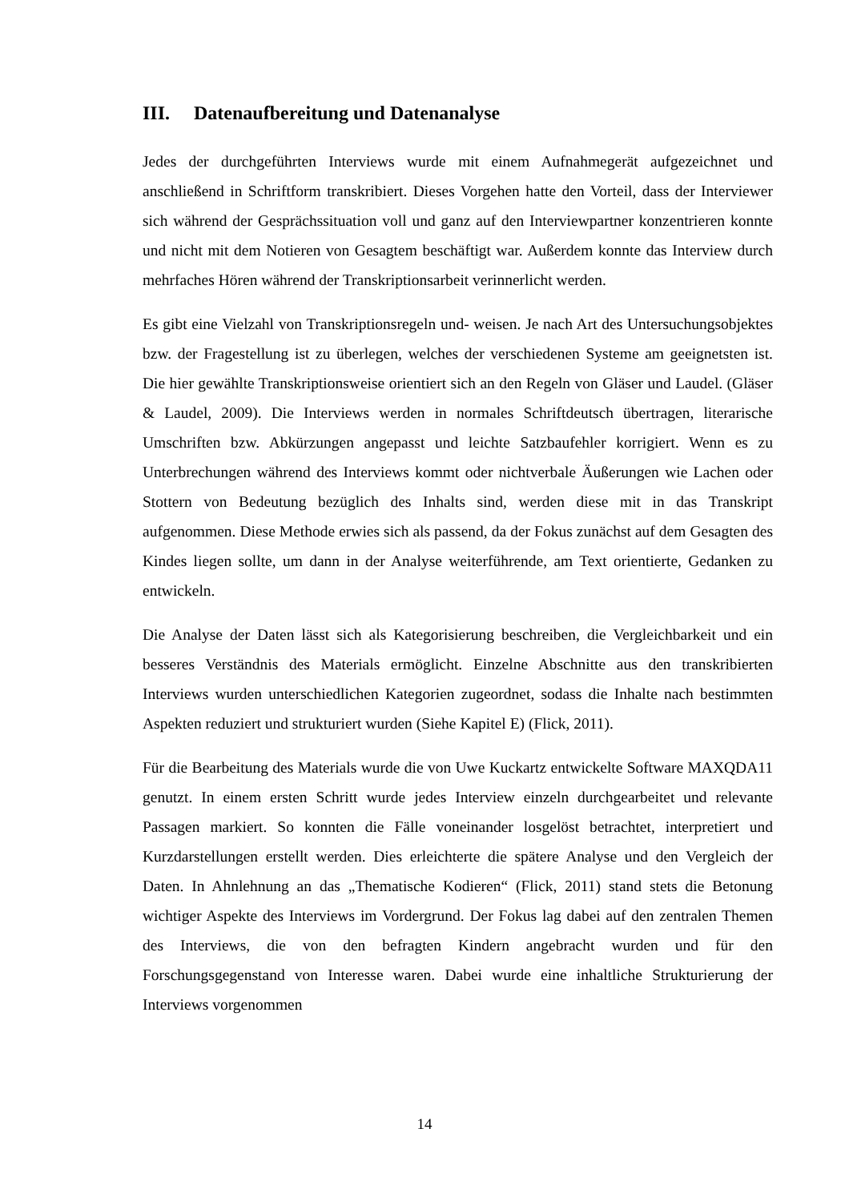III. Datenaufbereitung und Datenanalyse
Jedes der durchgeführten Interviews wurde mit einem Aufnahmegerät aufgezeichnet und anschließend in Schriftform transkribiert. Dieses Vorgehen hatte den Vorteil, dass der Interviewer sich während der Gesprächssituation voll und ganz auf den Interviewpartner konzentrieren konnte und nicht mit dem Notieren von Gesagtem beschäftigt war. Außerdem konnte das Interview durch mehrfaches Hören während der Transkriptionsarbeit verinnerlicht werden.
Es gibt eine Vielzahl von Transkriptionsregeln und- weisen. Je nach Art des Untersuchungsobjektes bzw. der Fragestellung ist zu überlegen, welches der verschiedenen Systeme am geeignetsten ist. Die hier gewählte Transkriptionsweise orientiert sich an den Regeln von Gläser und Laudel. (Gläser & Laudel, 2009). Die Interviews werden in normales Schriftdeutsch übertragen, literarische Umschriften bzw. Abkürzungen angepasst und leichte Satzbaufehler korrigiert. Wenn es zu Unterbrechungen während des Interviews kommt oder nichtverbale Äußerungen wie Lachen oder Stottern von Bedeutung bezüglich des Inhalts sind, werden diese mit in das Transkript aufgenommen. Diese Methode erwies sich als passend, da der Fokus zunächst auf dem Gesagten des Kindes liegen sollte, um dann in der Analyse weiterführende, am Text orientierte, Gedanken zu entwickeln.
Die Analyse der Daten lässt sich als Kategorisierung beschreiben, die Vergleichbarkeit und ein besseres Verständnis des Materials ermöglicht. Einzelne Abschnitte aus den transkribierten Interviews wurden unterschiedlichen Kategorien zugeordnet, sodass die Inhalte nach bestimmten Aspekten reduziert und strukturiert wurden (Siehe Kapitel E) (Flick, 2011).
Für die Bearbeitung des Materials wurde die von Uwe Kuckartz entwickelte Software MAXQDA11 genutzt. In einem ersten Schritt wurde jedes Interview einzeln durchgearbeitet und relevante Passagen markiert. So konnten die Fälle voneinander losgelöst betrachtet, interpretiert und Kurzdarstellungen erstellt werden. Dies erleichterte die spätere Analyse und den Vergleich der Daten. In Ahnlehnung an das „Thematische Kodieren“ (Flick, 2011) stand stets die Betonung wichtiger Aspekte des Interviews im Vordergrund. Der Fokus lag dabei auf den zentralen Themen des Interviews, die von den befragten Kindern angebracht wurden und für den Forschungsgegenstand von Interesse waren. Dabei wurde eine inhaltliche Strukturierung der Interviews vorgenommen
14